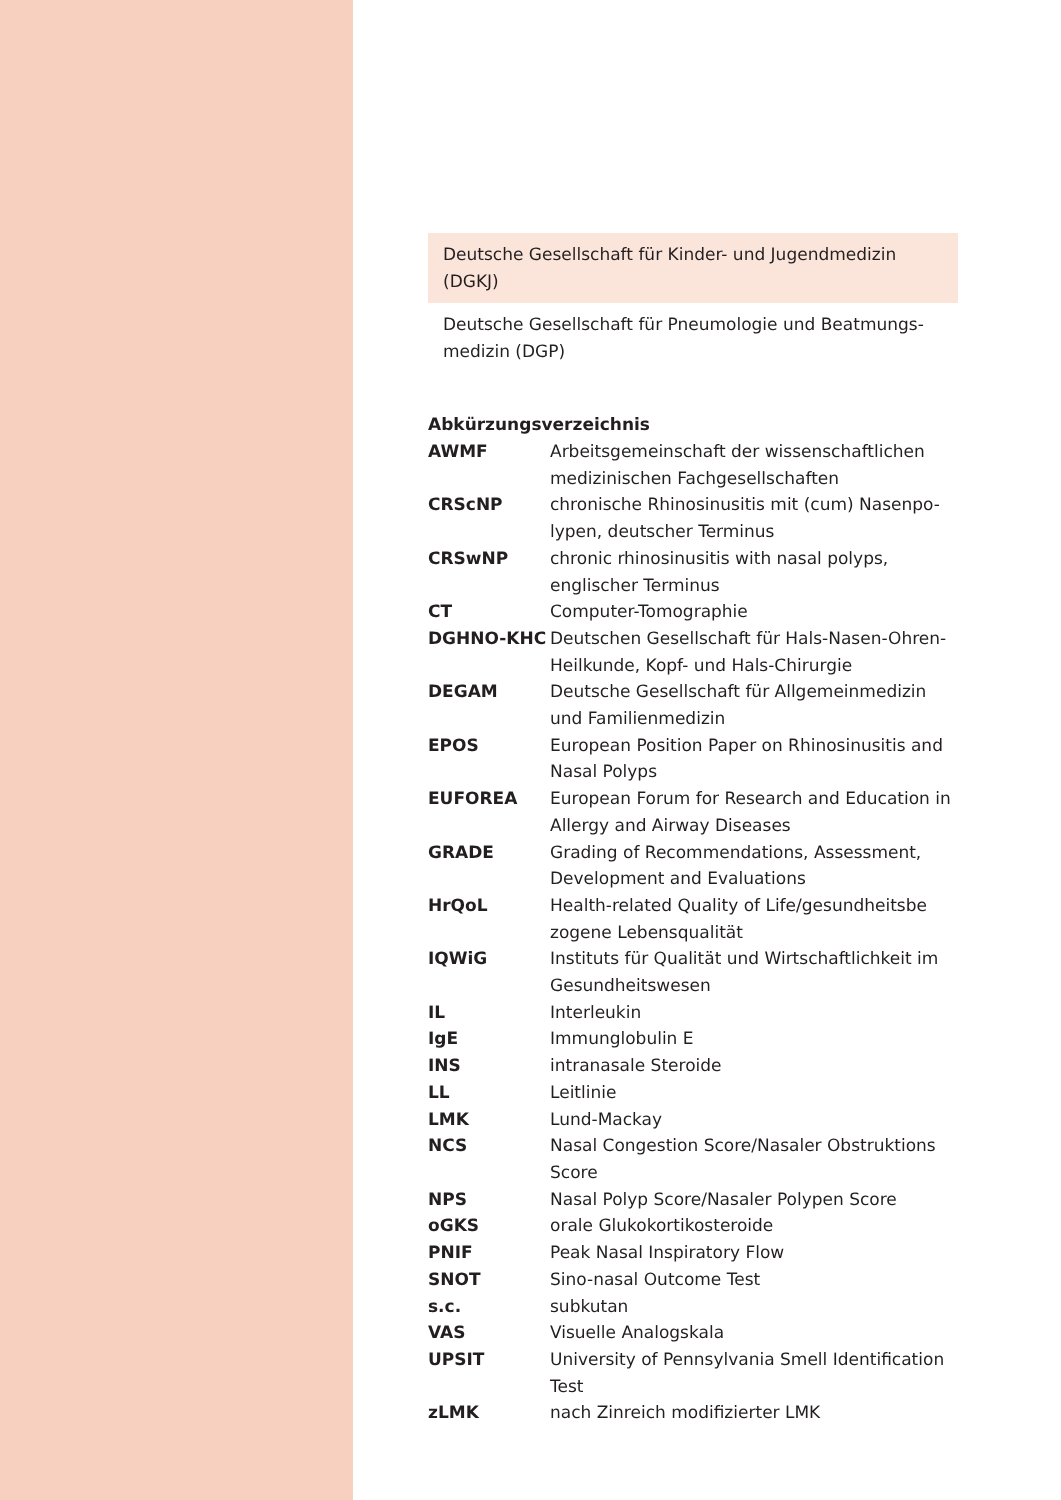Deutsche Gesellschaft für Kinder- und Jugendmedizin (DGKJ)
Deutsche Gesellschaft für Pneumologie und Beatmungs-medizin (DGP)
Abkürzungsverzeichnis
| AWMF | Arbeitsgemeinschaft der wissenschaftlichen medizinischen Fachgesellschaften |
| CRScNP | chronische Rhinosinusitis mit (cum) Nasenpo-lypen, deutscher Terminus |
| CRSwNP | chronic rhinosinusitis with nasal polyps, englischer Terminus |
| CT | Computer-Tomographie |
| DGHNO-KHC | Deutschen Gesellschaft für Hals-Nasen-Ohren-Heilkunde, Kopf- und Hals-Chirurgie |
| DEGAM | Deutsche Gesellschaft für Allgemeinmedizin und Familienmedizin |
| EPOS | European Position Paper on Rhinosinusitis and Nasal Polyps |
| EUFOREA | European Forum for Research and Education in Allergy and Airway Diseases |
| GRADE | Grading of Recommendations, Assessment, Development and Evaluations |
| HrQoL | Health-related Quality of Life/gesundheitsbe zogene Lebensqualität |
| IQWiG | Instituts für Qualität und Wirtschaftlichkeit im Gesundheitswesen |
| IL | Interleukin |
| IgE | Immunglobulin E |
| INS | intranasale Steroide |
| LL | Leitlinie |
| LMK | Lund-Mackay |
| NCS | Nasal Congestion Score/Nasaler Obstruktions Score |
| NPS | Nasal Polyp Score/Nasaler Polypen Score |
| oGKS | orale Glukokortikosteroide |
| PNIF | Peak Nasal Inspiratory Flow |
| SNOT | Sino-nasal Outcome Test |
| s.c. | subkutan |
| VAS | Visuelle Analogskala |
| UPSIT | University of Pennsylvania Smell Identification Test |
| zLMK | nach Zinreich modifizierter LMK |